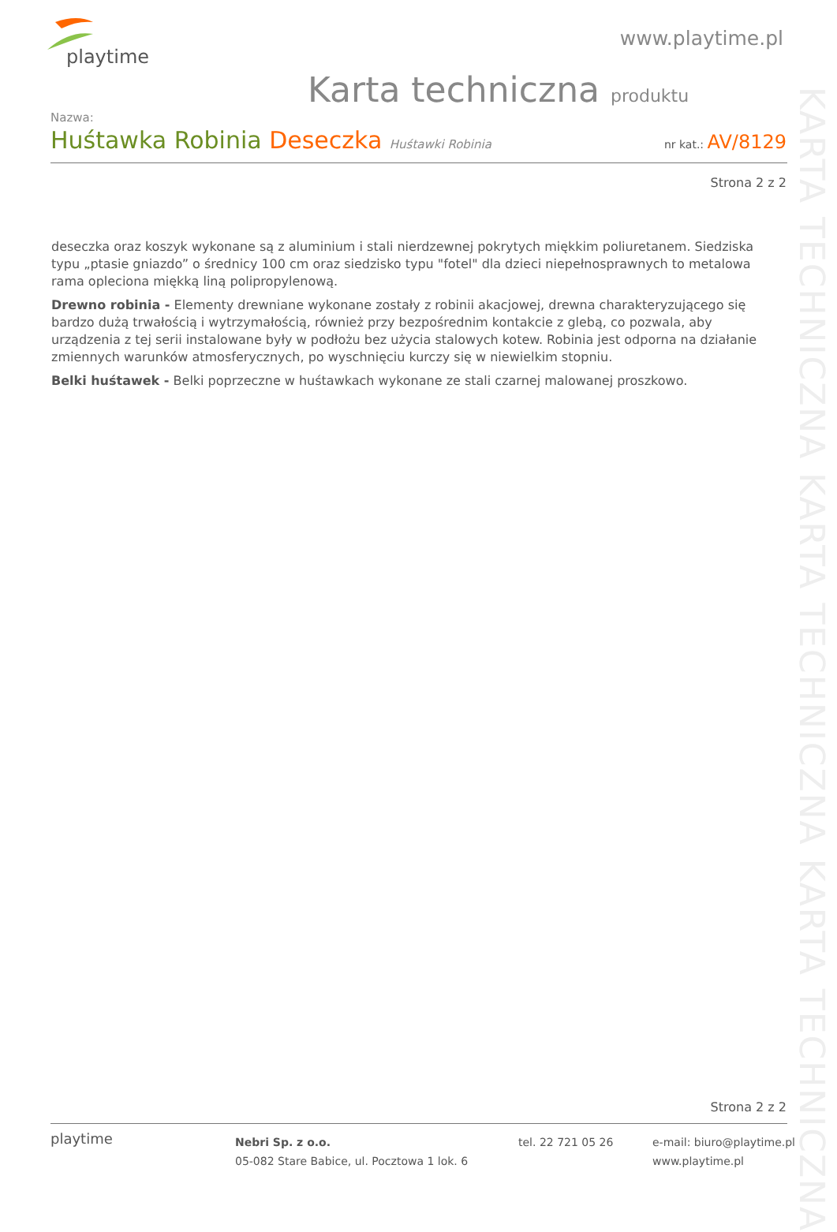playtime
www.playtime.pl
Karta techniczna produktu
Nazwa:
Huśtawka Robinia Deseczka Huśtawki Robinia
nr kat.: AV/8129
Strona 2 z 2
KARTA TECHNICZNA KARTA TECHNICZNA KARTA TECHNICZNA
deseczka oraz koszyk wykonane są z aluminium i stali nierdzewnej pokrytych miękkim poliuretanem. Siedziska typu „ptasie gniazdo” o średnicy 100 cm oraz siedzisko typu "fotel" dla dzieci niepełnosprawnych to metalowa rama opleciona miękką liną polipropylenową.
Drewno robinia - Elementy drewniane wykonane zostały z robinii akacjowej, drewna charakteryzującego się bardzo dużą trwałością i wytrzymałością, również przy bezpośrednim kontakcie z glebą, co pozwala, aby urządzenia z tej serii instalowane były w podłożu bez użycia stalowych kotew. Robinia jest odporna na działanie zmiennych warunków atmosferycznych, po wyschnięciu kurczy się w niewielkim stopniu.
Belki huśtawek - Belki poprzeczne w huśtawkach wykonane ze stali czarnej malowanej proszkowo.
Strona 2 z 2
playtime
Nebri Sp. z o.o.
05-082 Stare Babice, ul. Pocztowa 1 lok. 6
tel. 22 721 05 26
e-mail: biuro@playtime.pl
www.playtime.pl